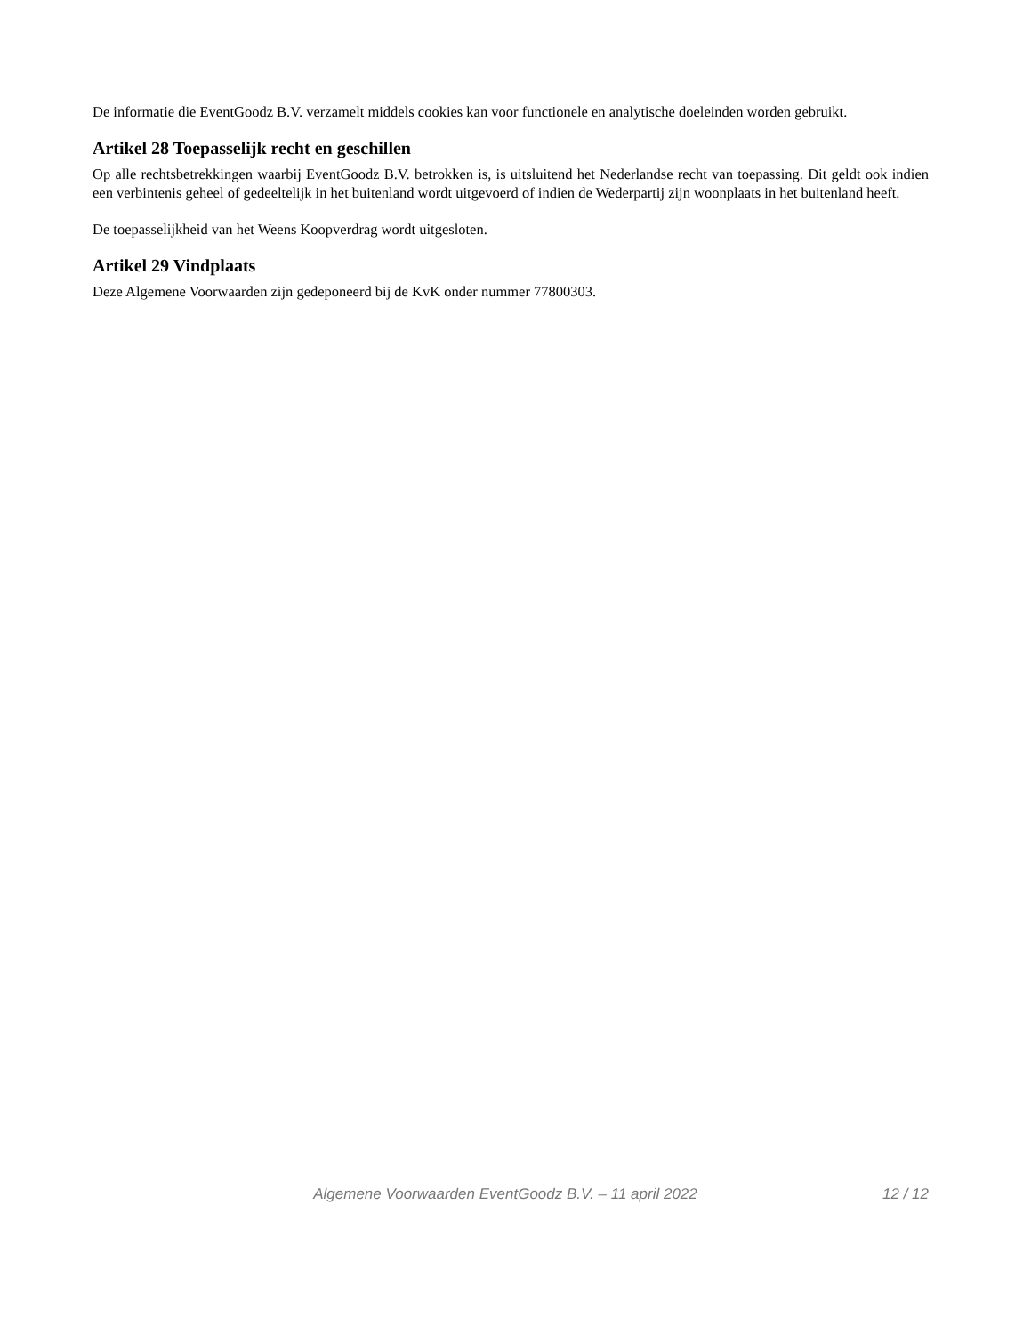De informatie die EventGoodz B.V. verzamelt middels cookies kan voor functionele en analytische doeleinden worden gebruikt.
Artikel 28 Toepasselijk recht en geschillen
Op alle rechtsbetrekkingen waarbij EventGoodz B.V. betrokken is, is uitsluitend het Nederlandse recht van toepassing. Dit geldt ook indien een verbintenis geheel of gedeeltelijk in het buitenland wordt uitgevoerd of indien de Wederpartij zijn woonplaats in het buitenland heeft.
De toepasselijkheid van het Weens Koopverdrag wordt uitgesloten.
Artikel 29 Vindplaats
Deze Algemene Voorwaarden zijn gedeponeerd bij de KvK onder nummer 77800303.
Algemene Voorwaarden EventGoodz B.V. – 11 april 2022 12 / 12